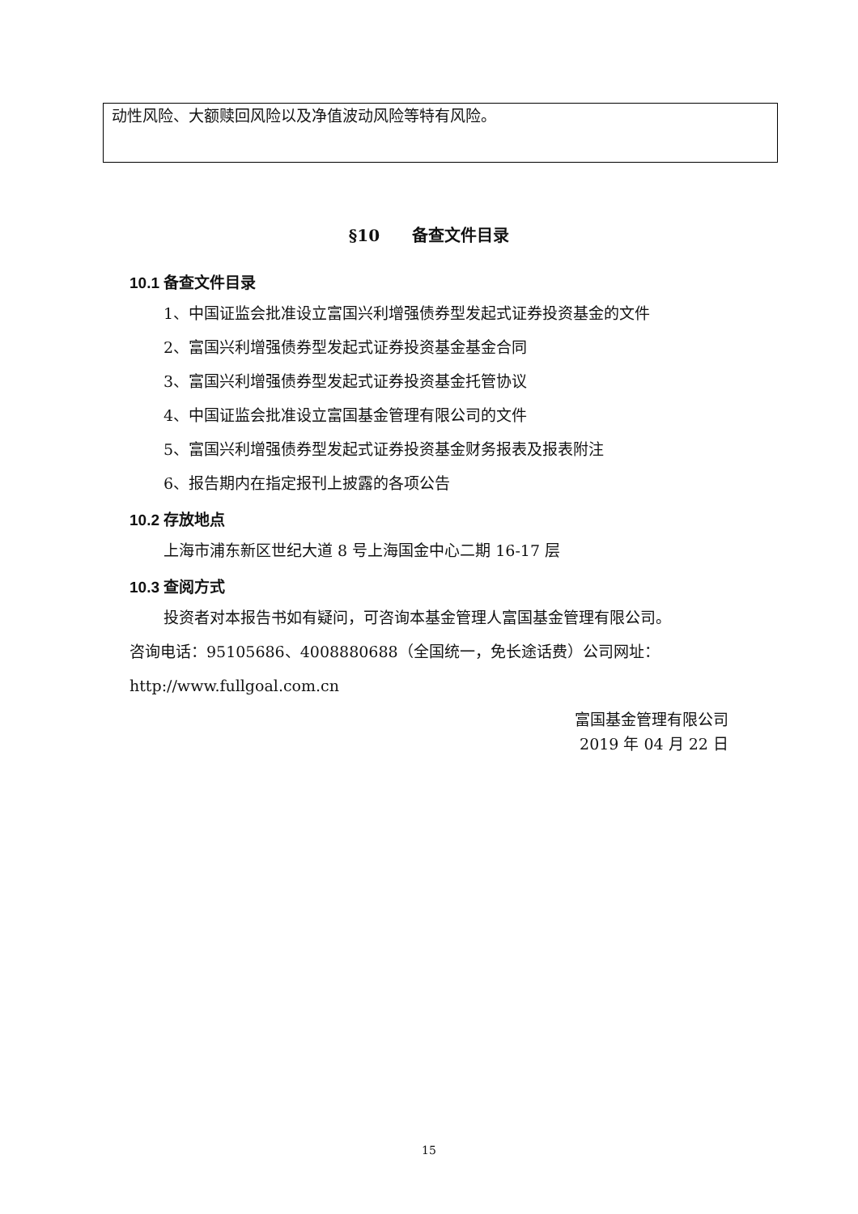动性风险、大额赎回风险以及净值波动风险等特有风险。
§10　　备查文件目录
10.1 备查文件目录
1、中国证监会批准设立富国兴利增强债券型发起式证券投资基金的文件
2、富国兴利增强债券型发起式证券投资基金基金合同
3、富国兴利增强债券型发起式证券投资基金托管协议
4、中国证监会批准设立富国基金管理有限公司的文件
5、富国兴利增强债券型发起式证券投资基金财务报表及报表附注
6、报告期内在指定报刊上披露的各项公告
10.2 存放地点
上海市浦东新区世纪大道 8 号上海国金中心二期 16-17 层
10.3 查阅方式
投资者对本报告书如有疑问，可咨询本基金管理人富国基金管理有限公司。
咨询电话：95105686、4008880688（全国统一，免长途话费）公司网址：
http://www.fullgoal.com.cn
富国基金管理有限公司
2019 年 04 月 22 日
15